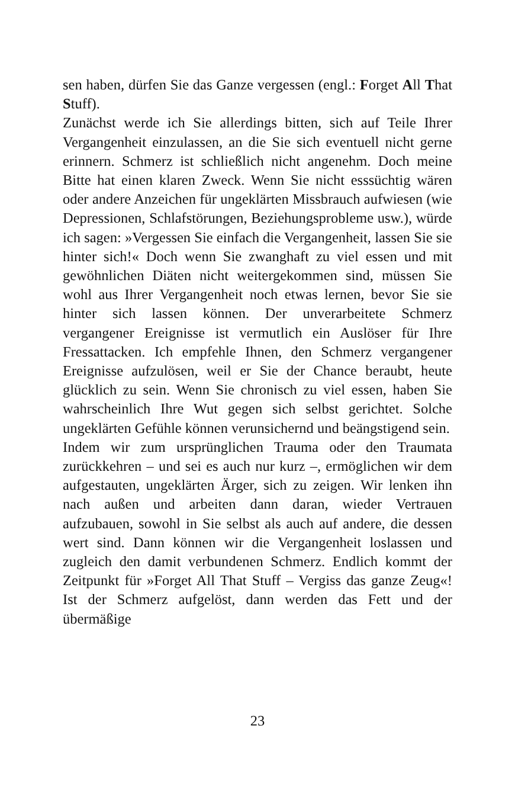sen haben, dürfen Sie das Ganze vergessen (engl.: Forget All That Stuff).
Zunächst werde ich Sie allerdings bitten, sich auf Teile Ihrer Vergangenheit einzulassen, an die Sie sich eventuell nicht gerne erinnern. Schmerz ist schließlich nicht angenehm. Doch meine Bitte hat einen klaren Zweck. Wenn Sie nicht esssüchtig wären oder andere Anzeichen für ungeklärten Missbrauch aufwiesen (wie Depressionen, Schlafstörungen, Beziehungsprobleme usw.), würde ich sagen: »Vergessen Sie einfach die Vergangenheit, lassen Sie sie hinter sich!« Doch wenn Sie zwanghaft zu viel essen und mit gewöhnlichen Diäten nicht weitergekommen sind, müssen Sie wohl aus Ihrer Vergangenheit noch etwas lernen, bevor Sie sie hinter sich lassen können. Der unverarbeitete Schmerz vergangener Ereignisse ist vermutlich ein Auslöser für Ihre Fressattacken. Ich empfehle Ihnen, den Schmerz vergangener Ereignisse aufzulösen, weil er Sie der Chance beraubt, heute glücklich zu sein. Wenn Sie chronisch zu viel essen, haben Sie wahrscheinlich Ihre Wut gegen sich selbst gerichtet. Solche ungeklärten Gefühle können verunsichernd und beängstigend sein.
Indem wir zum ursprünglichen Trauma oder den Traumata zurückkehren – und sei es auch nur kurz –, ermöglichen wir dem aufgestauten, ungeklärten Ärger, sich zu zeigen. Wir lenken ihn nach außen und arbeiten dann daran, wieder Vertrauen aufzubauen, sowohl in Sie selbst als auch auf andere, die dessen wert sind. Dann können wir die Vergangenheit loslassen und zugleich den damit verbundenen Schmerz. Endlich kommt der Zeitpunkt für »Forget All That Stuff – Vergiss das ganze Zeug«! Ist der Schmerz aufgelöst, dann werden das Fett und der übermäßige
23